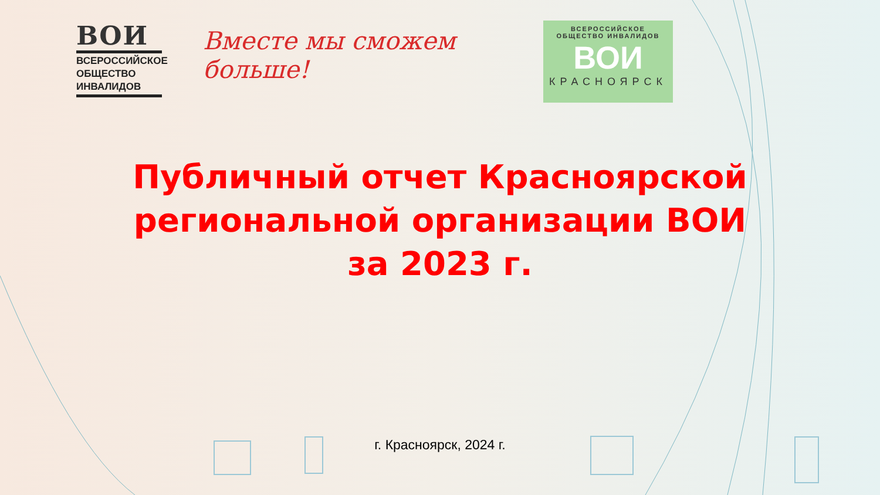ВОИ
ВСЕРОССИЙСКОЕ
ОБЩЕСТВО
ИНВАЛИДОВ
Вместе мы сможем больше!
ВСЕРОССИЙСКОЕ
ОБЩЕСТВО ИНВАЛИДОВ
ВОИ
КРАСНОЯРСК
Публичный отчет Красноярской региональной организации ВОИ за 2023 г.
г. Красноярск, 2024 г.